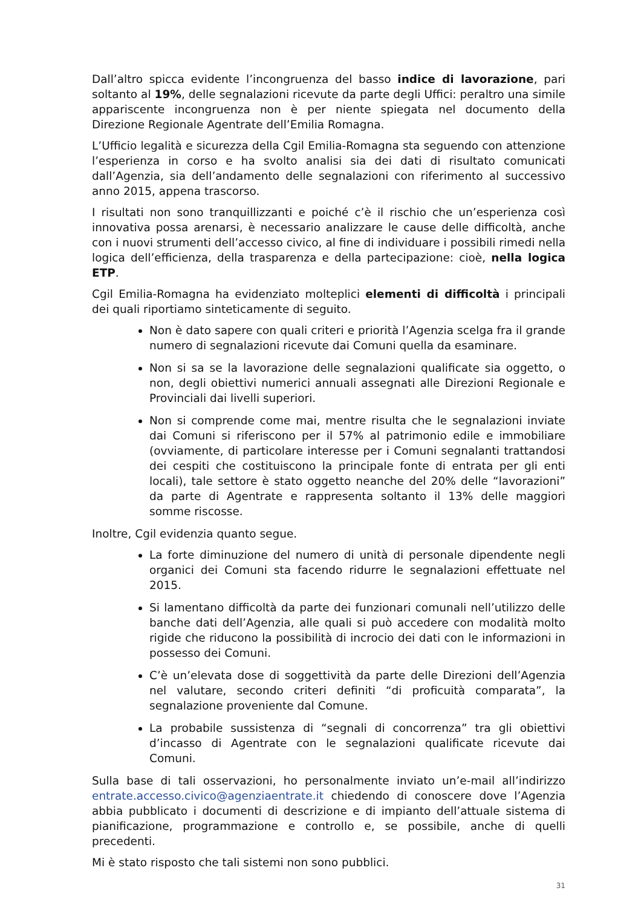Dall’altro spicca evidente l’incongruenza del basso indice di lavorazione, pari soltanto al 19%, delle segnalazioni ricevute da parte degli Uffici: peraltro una simile appariscente incongruenza non è per niente spiegata nel documento della Direzione Regionale Agentrate dell’Emilia Romagna.
L’Ufficio legalità e sicurezza della Cgil Emilia-Romagna sta seguendo con attenzione l’esperienza in corso e ha svolto analisi sia dei dati di risultato comunicati dall’Agenzia, sia dell’andamento delle segnalazioni con riferimento al successivo anno 2015, appena trascorso.
I risultati non sono tranquillizzanti e poiché c’è il rischio che un’esperienza così innovativa possa arenarsi, è necessario analizzare le cause delle difficoltà, anche con i nuovi strumenti dell’accesso civico, al fine di individuare i possibili rimedi nella logica dell’efficienza, della trasparenza e della partecipazione: cioè, nella logica ETP.
Cgil Emilia-Romagna ha evidenziato molteplici elementi di difficoltà i principali dei quali riportiamo sinteticamente di seguito.
Non è dato sapere con quali criteri e priorità l’Agenzia scelga fra il grande numero di segnalazioni ricevute dai Comuni quella da esaminare.
Non si sa se la lavorazione delle segnalazioni qualificate sia oggetto, o non, degli obiettivi numerici annuali assegnati alle Direzioni Regionale e Provinciali dai livelli superiori.
Non si comprende come mai, mentre risulta che le segnalazioni inviate dai Comuni si riferiscono per il 57% al patrimonio edile e immobiliare (ovviamente, di particolare interesse per i Comuni segnalanti trattandosi dei cespiti che costituiscono la principale fonte di entrata per gli enti locali), tale settore è stato oggetto neanche del 20% delle “lavorazioni” da parte di Agentrate e rappresenta soltanto il 13% delle maggiori somme riscosse.
Inoltre, Cgil evidenzia quanto segue.
La forte diminuzione del numero di unità di personale dipendente negli organici dei Comuni sta facendo ridurre le segnalazioni effettuate nel 2015.
Si lamentano difficoltà da parte dei funzionari comunali nell’utilizzo delle banche dati dell’Agenzia, alle quali si può accedere con modalità molto rigide che riducono la possibilità di incrocio dei dati con le informazioni in possesso dei Comuni.
C’è un’elevata dose di soggettività da parte delle Direzioni dell’Agenzia nel valutare, secondo criteri definiti “di proficuità comparata”, la segnalazione proveniente dal Comune.
La probabile sussistenza di “segnali di concorrenza” tra gli obiettivi d’incasso di Agentrate con le segnalazioni qualificate ricevute dai Comuni.
Sulla base di tali osservazioni, ho personalmente inviato un’e-mail all’indirizzo entrate.accesso.civico@agenziaentrate.it chiedendo di conoscere dove l’Agenzia abbia pubblicato i documenti di descrizione e di impianto dell’attuale sistema di pianificazione, programmazione e controllo e, se possibile, anche di quelli precedenti.
Mi è stato risposto che tali sistemi non sono pubblici.
31